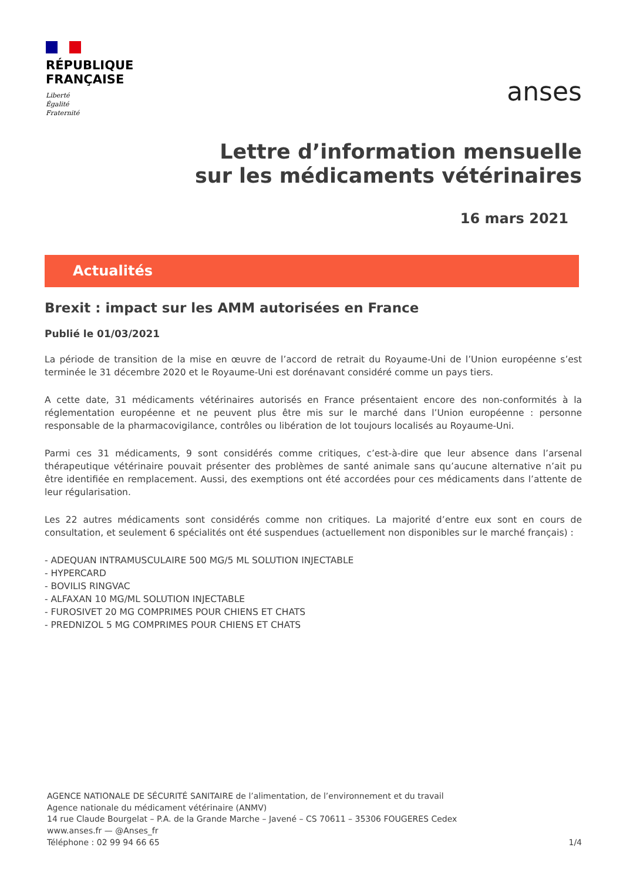RÉPUBLIQUE
FRANÇAISE
Liberté
Égalité
Fraternité
anses
Lettre d’information mensuelle
sur les médicaments vétérinaires
16 mars 2021
Actualités
Brexit : impact sur les AMM autorisées en France
Publié le 01/03/2021
La période de transition de la mise en œuvre de l’accord de retrait du Royaume-Uni de l’Union européenne s’est terminée le 31 décembre 2020 et le Royaume-Uni est dorénavant considéré comme un pays tiers.
A cette date, 31 médicaments vétérinaires autorisés en France présentaient encore des non-conformités à la réglementation européenne et ne peuvent plus être mis sur le marché dans l’Union européenne : personne responsable de la pharmacovigilance, contrôles ou libération de lot toujours localisés au Royaume-Uni.
Parmi ces 31 médicaments, 9 sont considérés comme critiques, c’est-à-dire que leur absence dans l’arsenal thérapeutique vétérinaire pouvait présenter des problèmes de santé animale sans qu’aucune alternative n’ait pu être identifiée en remplacement. Aussi, des exemptions ont été accordées pour ces médicaments dans l’attente de leur régularisation.
Les 22 autres médicaments sont considérés comme non critiques. La majorité d’entre eux sont en cours de consultation, et seulement 6 spécialités ont été suspendues (actuellement non disponibles sur le marché français) :
- ADEQUAN INTRAMUSCULAIRE 500 MG/5 ML SOLUTION INJECTABLE
- HYPERCARD
- BOVILIS RINGVAC
- ALFAXAN 10 MG/ML SOLUTION INJECTABLE
- FUROSIVET 20 MG COMPRIMES POUR CHIENS ET CHATS
- PREDNIZOL 5 MG COMPRIMES POUR CHIENS ET CHATS
AGENCE NATIONALE DE SÉCURITÉ SANITAIRE de l’alimentation, de l’environnement et du travail
Agence nationale du médicament vétérinaire (ANMV)
14 rue Claude Bourgelat – P.A. de la Grande Marche – Javené – CS 70611 – 35306 FOUGERES Cedex
www.anses.fr — @Anses_fr
Téléphone : 02 99 94 66 65
1/4